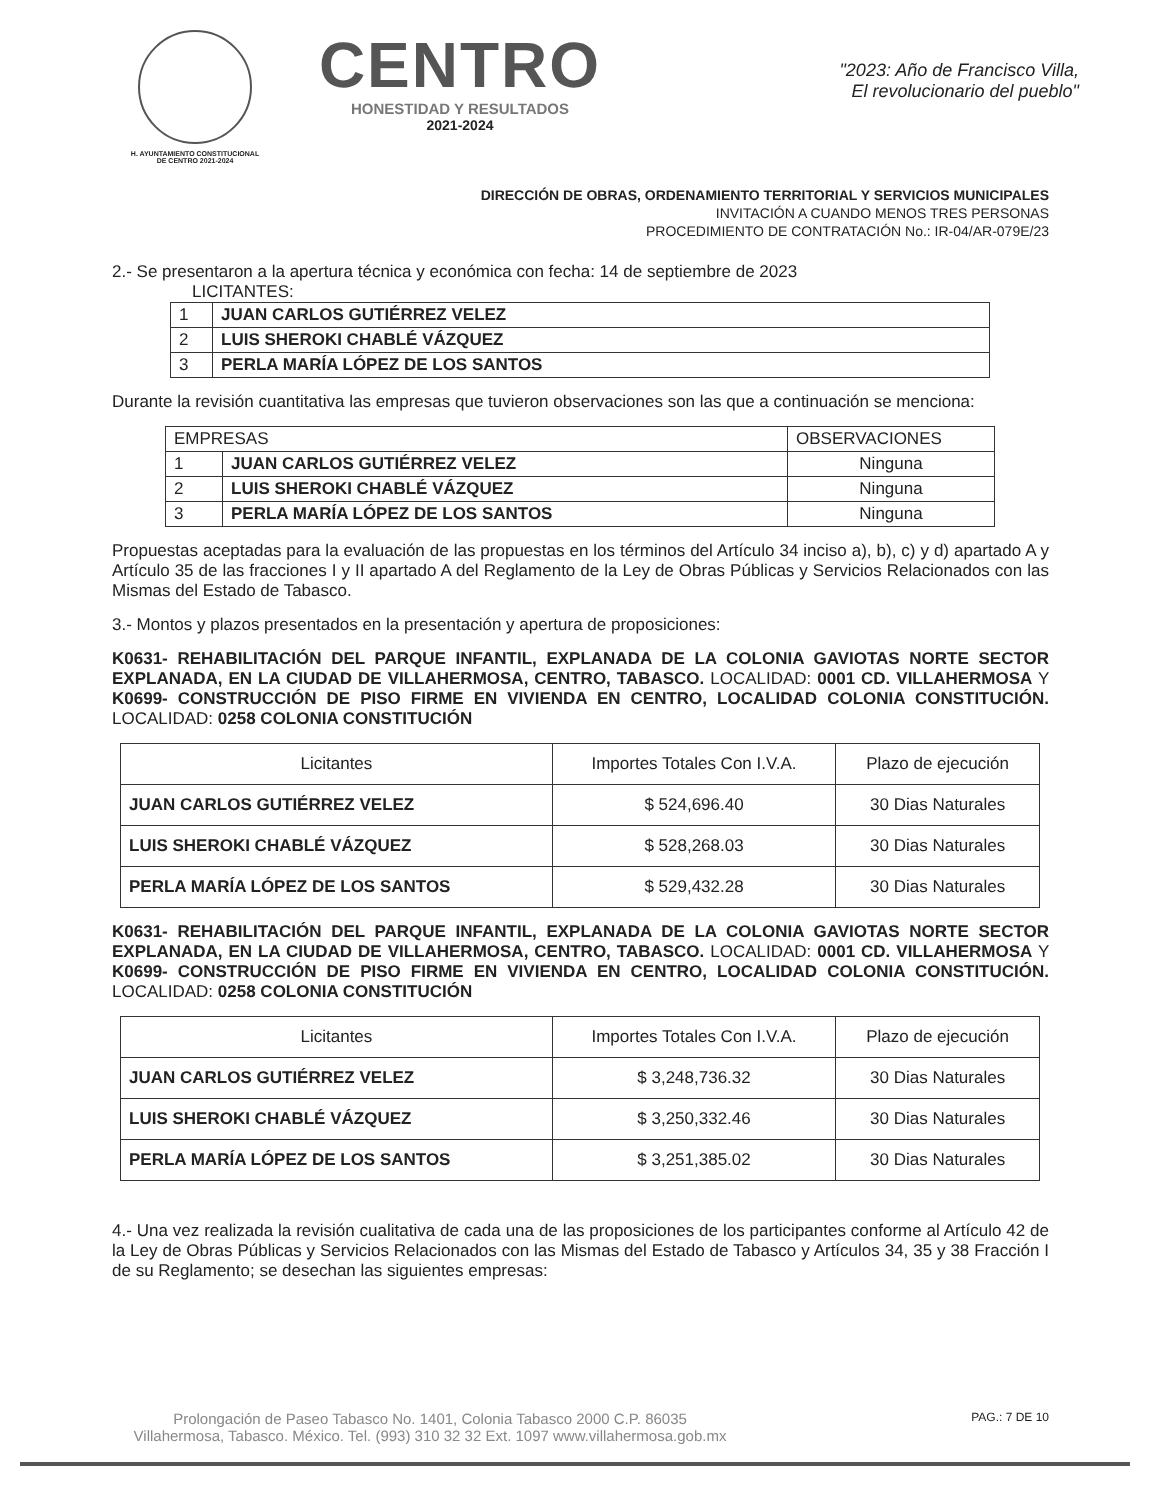H. AYUNTAMIENTO CONSTITUCIONAL
DE CENTRO 2021-2024
CENTRO
HONESTIDAD Y RESULTADOS
2021-2024
"2023: Año de Francisco Villa,
El revolucionario del pueblo"
DIRECCIÓN DE OBRAS, ORDENAMIENTO TERRITORIAL Y SERVICIOS MUNICIPALES
INVITACIÓN A CUANDO MENOS TRES PERSONAS
PROCEDIMIENTO DE CONTRATACIÓN No.: IR-04/AR-079E/23
2.- Se presentaron a la apertura técnica y económica con fecha: 14 de septiembre de 2023
LICITANTES:
| 1 | JUAN CARLOS GUTIÉRREZ VELEZ |
| 2 | LUIS SHEROKI CHABLÉ VÁZQUEZ |
| 3 | PERLA MARÍA LÓPEZ DE LOS SANTOS |
Durante la revisión cuantitativa las empresas que tuvieron observaciones son las que a continuación se menciona:
| EMPRESAS | | OBSERVACIONES |
| 1 | JUAN CARLOS GUTIÉRREZ VELEZ | Ninguna |
| 2 | LUIS SHEROKI CHABLÉ VÁZQUEZ | Ninguna |
| 3 | PERLA MARÍA LÓPEZ DE LOS SANTOS | Ninguna |
Propuestas aceptadas para la evaluación de las propuestas en los términos del Artículo 34 inciso a), b), c) y d) apartado A y Artículo 35 de las fracciones I y II apartado A del Reglamento de la Ley de Obras Públicas y Servicios Relacionados con las Mismas del Estado de Tabasco.
3.- Montos y plazos presentados en la presentación y apertura de proposiciones:
K0631- REHABILITACIÓN DEL PARQUE INFANTIL, EXPLANADA DE LA COLONIA GAVIOTAS NORTE SECTOR EXPLANADA, EN LA CIUDAD DE VILLAHERMOSA, CENTRO, TABASCO. LOCALIDAD: 0001 CD. VILLAHERMOSA Y K0699- CONSTRUCCIÓN DE PISO FIRME EN VIVIENDA EN CENTRO, LOCALIDAD COLONIA CONSTITUCIÓN. LOCALIDAD: 0258 COLONIA CONSTITUCIÓN
| Licitantes | Importes Totales Con I.V.A. | Plazo de ejecución |
| --- | --- | --- |
| JUAN CARLOS GUTIÉRREZ VELEZ | $ 524,696.40 | 30 Dias Naturales |
| LUIS SHEROKI CHABLÉ VÁZQUEZ | $ 528,268.03 | 30 Dias Naturales |
| PERLA MARÍA LÓPEZ DE LOS SANTOS | $ 529,432.28 | 30 Dias Naturales |
K0631- REHABILITACIÓN DEL PARQUE INFANTIL, EXPLANADA DE LA COLONIA GAVIOTAS NORTE SECTOR EXPLANADA, EN LA CIUDAD DE VILLAHERMOSA, CENTRO, TABASCO. LOCALIDAD: 0001 CD. VILLAHERMOSA Y K0699- CONSTRUCCIÓN DE PISO FIRME EN VIVIENDA EN CENTRO, LOCALIDAD COLONIA CONSTITUCIÓN. LOCALIDAD: 0258 COLONIA CONSTITUCIÓN
| Licitantes | Importes Totales Con I.V.A. | Plazo de ejecución |
| --- | --- | --- |
| JUAN CARLOS GUTIÉRREZ VELEZ | $ 3,248,736.32 | 30 Dias Naturales |
| LUIS SHEROKI CHABLÉ VÁZQUEZ | $ 3,250,332.46 | 30 Dias Naturales |
| PERLA MARÍA LÓPEZ DE LOS SANTOS | $ 3,251,385.02 | 30 Dias Naturales |
4.- Una vez realizada la revisión cualitativa de cada una de las proposiciones de los participantes conforme al Artículo 42 de la Ley de Obras Públicas y Servicios Relacionados con las Mismas del Estado de Tabasco y Artículos 34, 35 y 38 Fracción I de su Reglamento; se desechan las siguientes empresas:
Prolongación de Paseo Tabasco No. 1401, Colonia Tabasco 2000 C.P. 86035
Villahermosa, Tabasco. México. Tel. (993) 310 32 32 Ext. 1097 www.villahermosa.gob.mx
PAG.: 7 DE 10